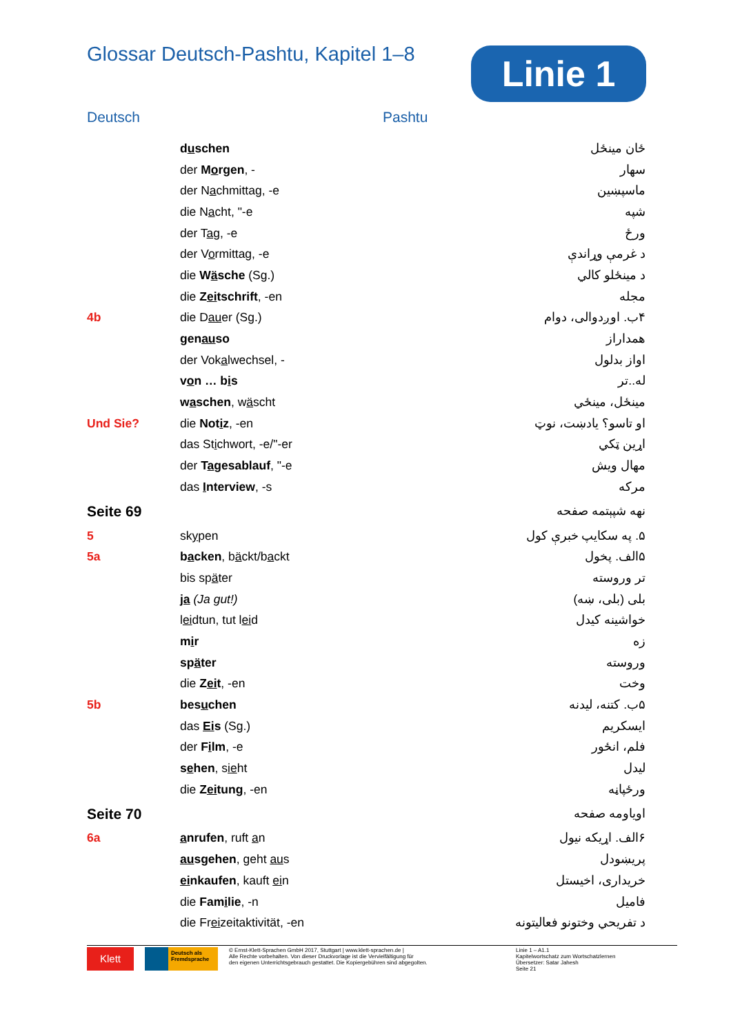Glossar Deutsch-Pashtu, Kapitel 1–8
Linie 1
Deutsch Pashtu
| | d u schen | ځان مينځل |
| | der M o rgen , - | سهار |
| | der N a chmittag, -e | ماسپښين |
| | die N a cht, "-e | شپه |
| | der T ag , -e | ورځ |
| | der V o rmittag, -e | د غرمې وړاندې |
| | die W ä sche (Sg.) | د مينځلو کالي |
| | die Z ei tschrift , -en | مجله |
| 4b | die D au er (Sg.) | ۴ب. اوږدوالی، دوام |
| | gen au so | همداراز |
| | der Vok a lwechsel, - | اواز بدلول |
| | v o n … b i s | له..تر |
| | w a schen , w ä scht | مينځل، مينځي |
| Und Sie? | die Not i z , -en | او تاسو؟ يادښت، نوټ |
| | das St i chwort, -e/"-er | اړين ټکي |
| | der T a gesablauf , "-e | مهال ويش |
| | das I nterview , -s | مرکه |
| Seite 69 | | نهه شپېتمه صفحه |
| 5 | sk y pen | ۵. په سکايپ خبرې کول |
| 5a | b a cken , b ä ckt/b a ckt | ۵الف. پخول |
| | bis sp ä ter | تر وروسته |
| | ja (Ja gut!) | بلی (بلی، ښه) |
| | l ei dtun, tut l ei d | خواشينه کيدل |
| | m i r | زه |
| | sp ä ter | وروسته |
| | die Z ei t , -en | وخت |
| 5b | bes u chen | ۵ب. کتنه، ليدنه |
| | das Ei s (Sg.) | ايسکريم |
| | der F i lm , -e | فلم، انځور |
| | s e hen , s ie ht | ليدل |
| | die Z ei tung , -en | ورځپاڼه |
| Seite 70 | | اوياومه صفحه |
| 6a | a nrufen , ruft a n | ۶الف. اړيکه نيول |
| | au sgehen , geht au s | پريښودل |
| | ei nkaufen , kauft ei n | خريداری، اخيستل |
| | die Fam i lie , -n | فاميل |
| | die Fr ei zeitaktivität, -en | د تفريحي وختونو فعاليتونه |
Klett
Deutsch als Fremdsprache
© Ernst-Klett-Sprachen GmbH 2017, Stuttgart | www.klett-sprachen.de |
Alle Rechte vorbehalten. Von dieser Druckvorlage ist die Vervielfältigung für
den eigenen Unterrichtsgebrauch gestattet. Die Kopiergebühren sind abgegolten.
Linie 1 – A1.1
Kapitelwortschatz zum Wortschatzlernen
Übersetzer: Satar Jahesh
Seite 21